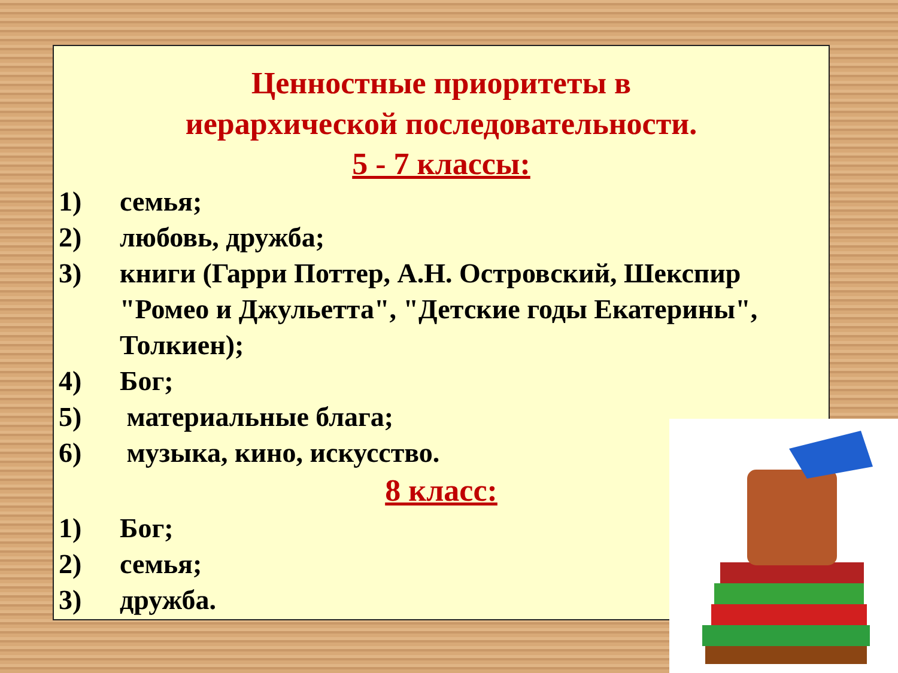Ценностные приоритеты в
иерархической последовательности.
5 - 7 классы:
1) семья;
2) любовь, дружба;
3) книги (Гарри Поттер, А.Н. Островский, Шекспир "Ромео и Джульетта", "Детские годы Екатерины", Толкиен);
4) Бог;
5) материальные блага;
6) музыка, кино, искусство.
8 класс:
1) Бог;
2) семья;
3) дружба.